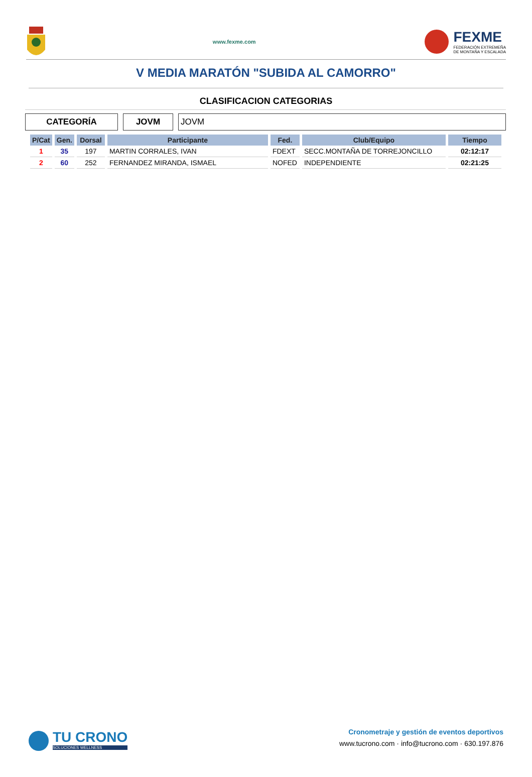www.fexme.com
FEXME
FEDERACIÓN EXTREMEÑA
DE MONTAÑA Y ESCALADA
V MEDIA MARATÓN "SUBIDA AL CAMORRO"
CLASIFICACION CATEGORIAS
CATEGORÍA JOVM JOVM
| P/Cat | Gen. | Dorsal | Participante | Fed. | Club/Equipo | Tiempo |
| --- | --- | --- | --- | --- | --- | --- |
| 1 | 35 | 197 | MARTIN CORRALES, IVAN | FDEXT | SECC.MONTAÑA DE TORREJONCILLO | 02:12:17 |
| 2 | 60 | 252 | FERNANDEZ MIRANDA, ISMAEL | NOFED | INDEPENDIENTE | 02:21:25 |
TU CRONO
SOLUCIONES WELLNESS
Cronometraje y gestión de eventos deportivos
www.tucrono.com · info@tucrono.com · 630.197.876